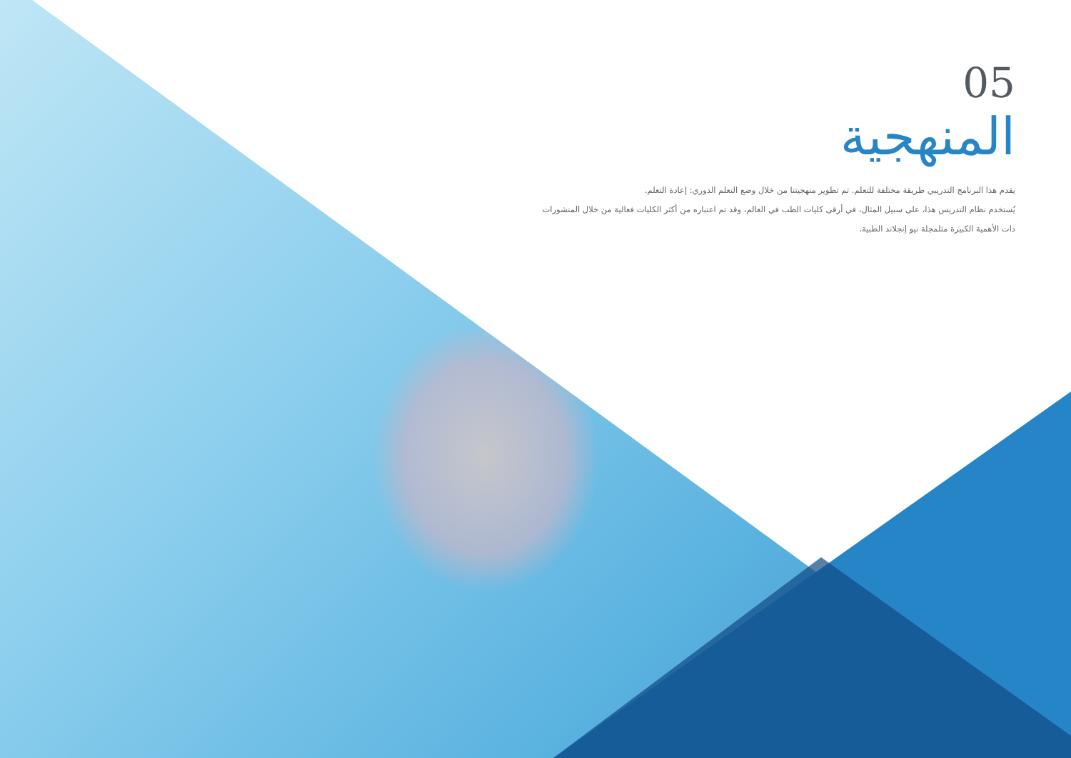05
المنهجية
يقدم هذا البرنامج التدريبي طريقة مختلفة للتعلم. تم تطوير منهجيتنا من خلال وضع التعلم الدوري: إعادة التعلم.
يُستخدم نظام التدريس هذا، على سبيل المثال، في أرقى كليات الطب في العالم، وقد تم اعتباره من أكثر الكليات فعالية من خلال المنشورات ذات الأهمية الكبيرة مثلمجلة نيو إنجلاند الطبية.